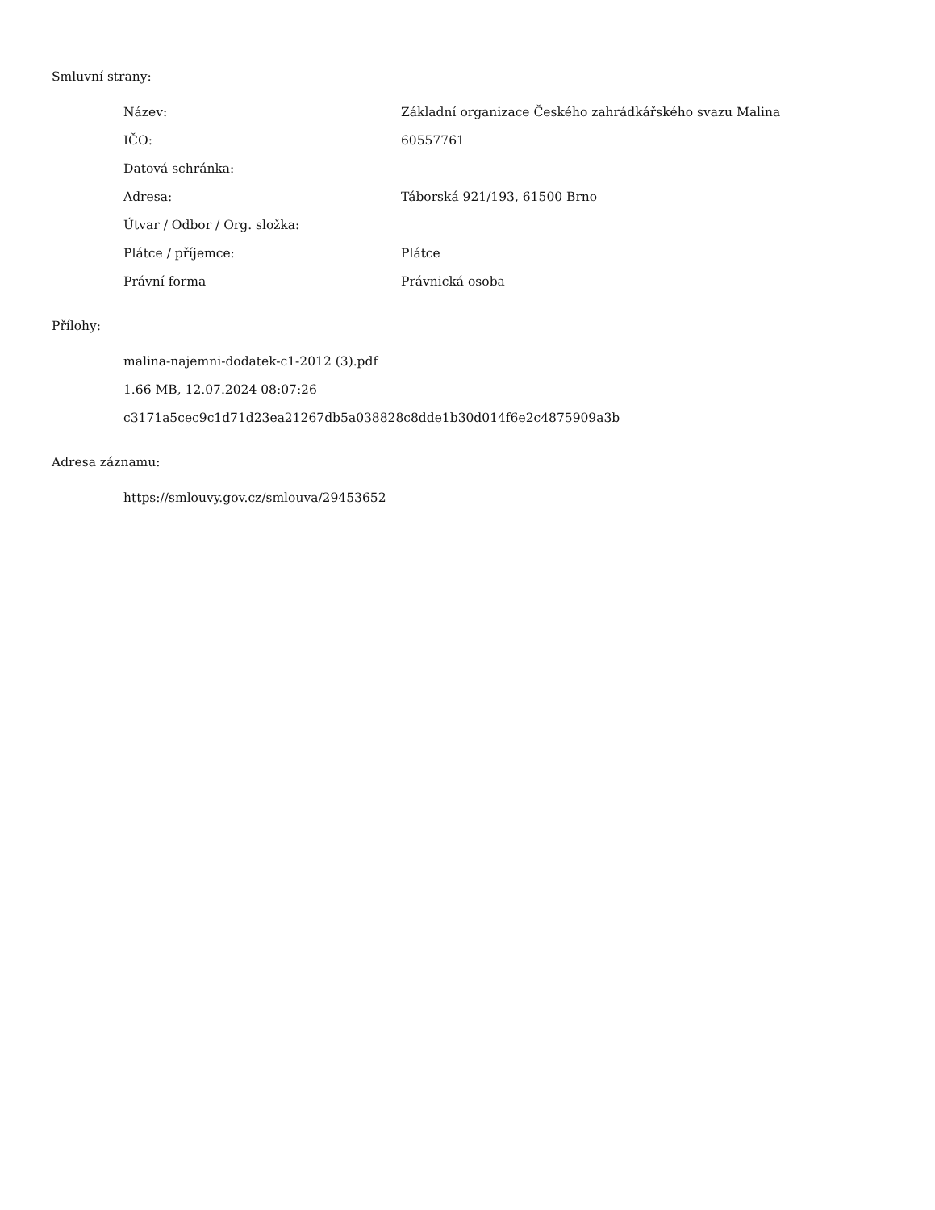Smluvní strany:
| Název: | Základní organizace Českého zahrádkářského svazu Malina |
| IČO: | 60557761 |
| Datová schránka: | |
| Adresa: | Táborská 921/193, 61500 Brno |
| Útvar / Odbor / Org. složka: | |
| Plátce / příjemce: | Plátce |
| Právní forma | Právnická osoba |
Přílohy:
malina-najemni-dodatek-c1-2012 (3).pdf
1.66 MB, 12.07.2024 08:07:26
c3171a5cec9c1d71d23ea21267db5a038828c8dde1b30d014f6e2c4875909a3b
Adresa záznamu:
https://smlouvy.gov.cz/smlouva/29453652